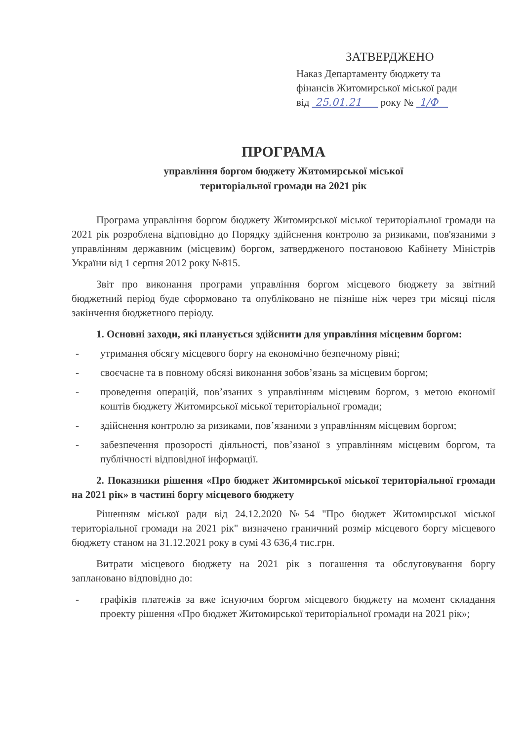ЗАТВЕРДЖЕНО
Наказ Департаменту бюджету та
фінансів Житомирської міської ради
від 25.01.21 року № 1/Ф
ПРОГРАМА
управління боргом бюджету Житомирської міської
територіальної громади на 2021 рік
Програма управління боргом бюджету Житомирської міської територіальної громади на 2021 рік розроблена відповідно до Порядку здійснення контролю за ризиками, пов'язаними з управлінням державним (місцевим) боргом, затвердженого постановою Кабінету Міністрів України від 1 серпня 2012 року №815.
Звіт про виконання програми управління боргом місцевого бюджету за звітний бюджетний період буде сформовано та опубліковано не пізніше ніж через три місяці після закінчення бюджетного періоду.
1. Основні заходи, які планується здійснити для управління місцевим боргом:
- утримання обсягу місцевого боргу на економічно безпечному рівні;
- своєчасне та в повному обсязі виконання зобов’язань за місцевим боргом;
- проведення операцій, пов’язаних з управлінням місцевим боргом, з метою економії коштів бюджету Житомирської міської територіальної громади;
- здійснення контролю за ризиками, пов’язаними з управлінням місцевим боргом;
- забезпечення прозорості діяльності, пов’язаної з управлінням місцевим боргом, та публічності відповідної інформації.
2. Показники рішення «Про бюджет Житомирської міської територіальної громади на 2021 рік» в частині боргу місцевого бюджету
Рішенням міської ради від 24.12.2020 №54 "Про бюджет Житомирської міської територіальної громади на 2021 рік" визначено граничний розмір місцевого боргу місцевого бюджету станом на 31.12.2021 року в сумі 43 636,4 тис.грн.
Витрати місцевого бюджету на 2021 рік з погашення та обслуговування боргу заплановано відповідно до:
- графіків платежів за вже існуючим боргом місцевого бюджету на момент складання проекту рішення «Про бюджет Житомирської територіальної громади на 2021 рік»;